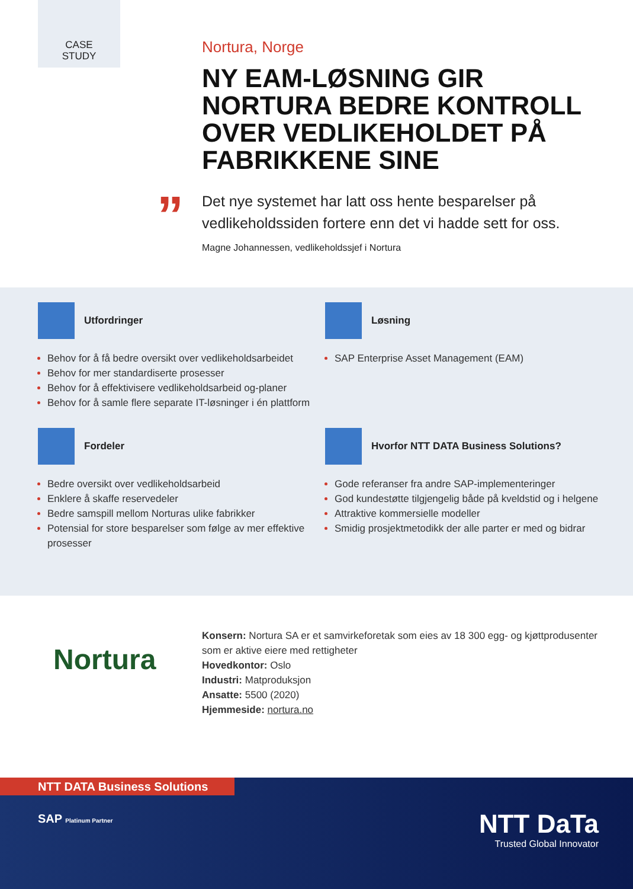CASE
STUDY
”
Nortura, Norge
NY EAM-LØSNING GIR NORTURA BEDRE KONTROLL OVER VEDLIKEHOLDET PÅ FABRIKKENE SINE
Det nye systemet har latt oss hente besparelser på vedlikeholdssiden fortere enn det vi hadde sett for oss.
Magne Johannessen, vedlikeholdssjef i Nortura
Utfordringer
Behov for å få bedre oversikt over vedlikeholdsarbeidet
Behov for mer standardiserte prosesser
Behov for å effektivisere vedlikeholdsarbeid og-planer
Behov for å samle flere separate IT-løsninger i én plattform
Løsning
SAP Enterprise Asset Management (EAM)
Fordeler
Bedre oversikt over vedlikeholdsarbeid
Enklere å skaffe reservedeler
Bedre samspill mellom Norturas ulike fabrikker
Potensial for store besparelser som følge av mer effektive prosesser
Hvorfor NTT DATA Business Solutions?
Gode referanser fra andre SAP-implementeringer
God kundestøtte tilgjengelig både på kveldstid og i helgene
Attraktive kommersielle modeller
Smidig prosjektmetodikk der alle parter er med og bidrar
Nortura
Konsern: Nortura SA er et samvirkeforetak som eies av 18 300 egg- og kjøttprodusenter som er aktive eiere med rettigheter
Hovedkontor: Oslo
Industri: Matproduksjon
Ansatte: 5500 (2020)
Hjemmeside: nortura.no
NTT DATA Business Solutions
SAP Platinum Partner
NTT DaTa
Trusted Global Innovator